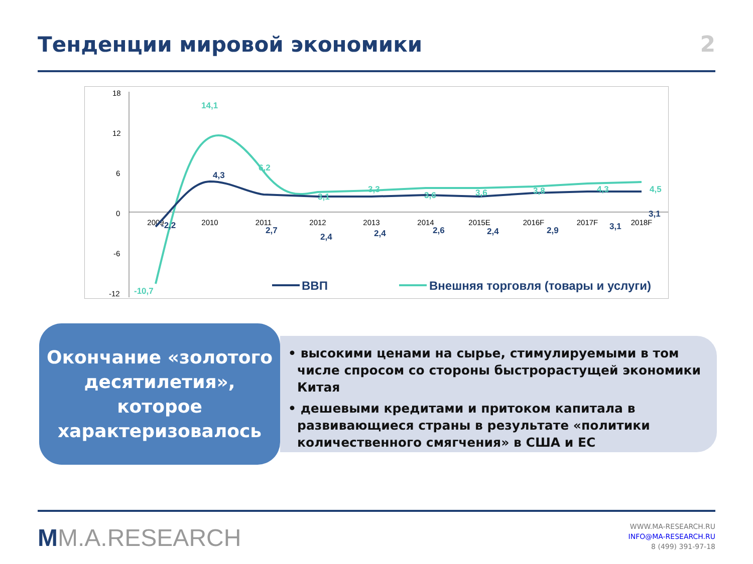Тенденции мировой экономики
2
18
12
6
0
-6
-12
2009
2010
2011
2012
2013
2014
2015E
2016F
2017F
2018F
-10,7
14,1
6,2
3,1
3,3
3,6
3,6
3,8
4,3
4,5
-2,2
4,3
2,7
2,4
2,4
2,6
2,4
2,9
3,1
3,1
ВВП
Внешняя торговля (товары и услуги)
Окончание «золотого десятилетия», которое характеризовалось
• высокими ценами на сырье, стимулируемыми в том числе спросом со стороны быстрорастущей экономики Китая
• дешевыми кредитами и притоком капитала в развивающиеся страны в результате «политики количественного смягчения» в США и ЕС
MM.A.RESEARCH
WWW.MA-RESEARCH.RU
INFO@MA-RESEARCH.RU
8 (499) 391-97-18